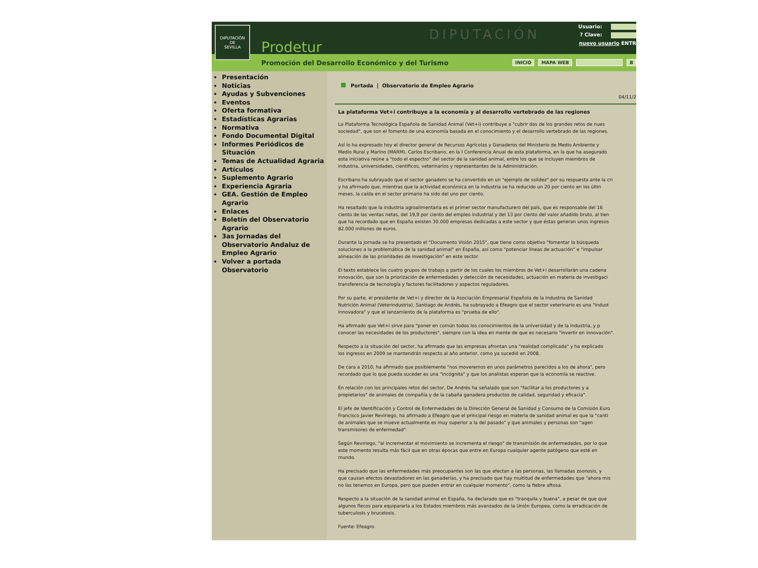DIPUTACIÓN
DE
SEVILLA
Prodetur
DIPUTACIÓN
Usuario:
? Clave:
nuevo usuario ENTR
Promoción del Desarrollo Económico y del Turismo INICIO MAPA WEB B
Presentación
Noticias
Ayudas y Subvenciones
Eventos
Oferta formativa
Estadísticas Agrarias
Normativa
Fondo Documental Digital
Informes Periódicos de Situación
Temas de Actualidad Agraria
Artículos
Suplemento Agrario
Experiencia Agraria
GEA. Gestión de Empleo Agrario
Enlaces
Boletín del Observatorio Agrario
3as Jornadas del Observatorio Andaluz de Empleo Agrario
Volver a portada Observatorio
Portada | Observatorio de Empleo Agrario
04/11/2
La plataforma Vet+i contribuye a la economía y al desarrollo vertebrado de las regiones
La Plataforma Tecnológica Española de Sanidad Animal (Vet+i) contribuye a "cubrir dos de los grandes retos de nues
sociedad", que son el fomento de una economía basada en el conocimiento y el desarrollo vertebrado de las regiones.
Así lo ha expresado hoy el director general de Recursos Agrícolas y Ganaderos del Ministerio de Medio Ambiente y
Medio Rural y Marino (MARM), Carlos Escribano, en la I Conferencia Anual de esta plataforma, en la que ha asegurado
esta iniciativa reúne a "todo el espectro" del sector de la sanidad animal, entre los que se incluyen miembros de
industria, universidades, científicos, veterinarios y representantes de la Administración.
Escribano ha subrayado que el sector ganadero se ha convertido en un "ejemplo de solidez" por su respuesta ante la cri
y ha afirmado que, mientras que la actividad económica en la industria se ha reducido un 20 por ciento en los últin
meses, la caída en el sector primario ha sido del uno por ciento.
Ha resaltado que la industria agroalimentaria es el primer sector manufacturero del país, que es responsable del 16
ciento de las ventas netas, del 19,9 por ciento del empleo industrial y del 13 por ciento del valor añadido bruto, al tien
que ha recordado que en España existen 30.000 empresas dedicadas a este sector y que éstas generan unos ingresos
82.000 millones de euros.
Durante la jornada se ha presentado el "Documento Visión 2015", que tiene como objetivo "fomentar la búsqueda
soluciones a la problemática de la sanidad animal" en España, así como "potenciar líneas de actuación" e "impulsar
alineación de las prioridades de investigación" en este sector.
El texto establece los cuatro grupos de trabajo a partir de los cuales los miembros de Vet+i desarrollarán una cadena
innovación, que son la priorización de enfermedades y detección de necesidades, actuación en materia de investigaci
transferencia de tecnología y factores facilitadores y aspectos reguladores.
Por su parte, el presidente de Vet+i y director de la Asociación Empresarial Española de la Industria de Sanidad
Nutrición Animal (Veterindustria), Santiago de Andrés, ha subrayado a Efeagro que el sector veterinario es una "indust
innovadora" y que el lanzamiento de la plataforma es "prueba de ello".
Ha afirmado que Vet+i sirve para "poner en común todos los conocimientos de la universidad y de la industria, y p
conocer las necesidades de los productores", siempre con la idea en mente de que es necesario "invertir en innovación".
Respecto a la situación del sector, ha afirmado que las empresas afrontan una "realidad complicada" y ha explicado
los ingresos en 2009 se mantendrán respecto al año anterior, como ya sucedió en 2008.
De cara a 2010, ha afirmado que posiblemente "nos moveremos en unos parámetros parecidos a los de ahora", pero
recordado que lo que pueda suceder es una "incógnita" y que los analistas esperan que la economía se reactive.
En relación con los principales retos del sector, De Andrés ha señalado que son "facilitar a los productores y a
propietarios" de animales de compañía y de la cabaña ganadera productos de calidad, seguridad y eficacia".
El jefe de Identificación y Control de Enfermedades de la Dirección General de Sanidad y Consumo de la Comisión Euro
Francisco Javier Reviriego, ha afirmado a Efeagro que el principal riesgo en materia de sanidad animal es que la "canti
de animales que se mueve actualmente es muy superior a la del pasado" y que animales y personas son "agen
transmisores de enfermedad".
Según Reviriego, "al incrementar el movimiento se incrementa el riesgo" de transmisión de enfermedades, por lo que
este momento resulta más fácil que en otras épocas que entre en Europa cualquier agente patógeno que esté en
mundo.
Ha precisado que las enfermedades más preocupantes son las que afectan a las personas, las llamadas zoonosis, y
que causan efectos devastadores en las ganaderías, y ha precisado que hay multitud de enfermedades que "ahora mis
no las tenemos en Europa, pero que pueden entrar en cualquier momento", como la fiebre aftosa.
Respecto a la situación de la sanidad animal en España, ha declarado que es "tranquila y buena", a pesar de que que
algunos flecos para equipararla a los Estados miembros más avanzados de la Unión Europea, como la erradicación de
tuberculosis y brucelosis.
Fuente: Efeagro